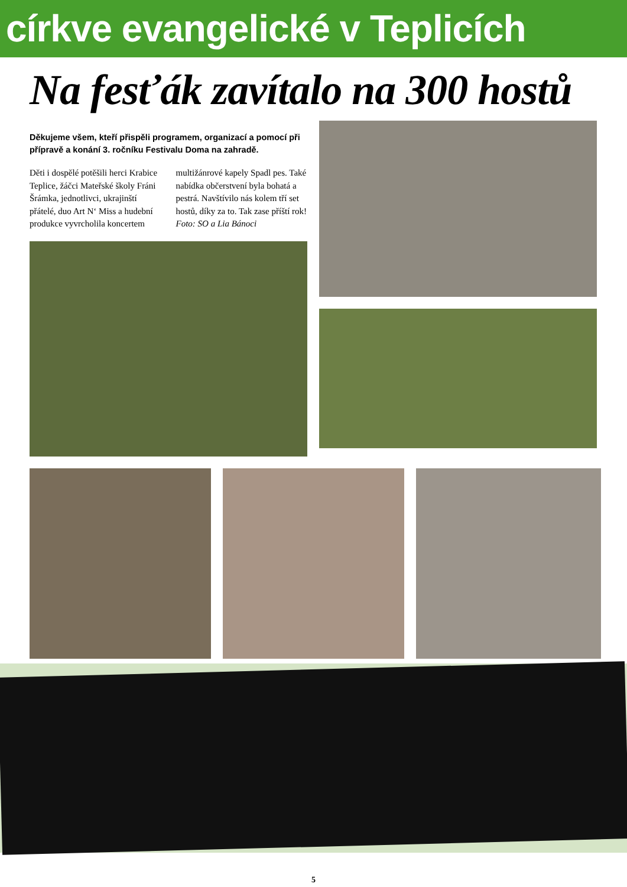církve evangelické v Teplicích
Na fesťák zavítalo na 300 hostů
Děkujeme všem, kteří přispěli programem, organizací a pomocí při přípravě a konání 3. ročníku Festivalu Doma na zahradě.
Děti i dospělé potěšili herci Krabice Teplice, žáčci Mateřské školy Fráni Šrámka, jednotlivci, ukrajinští přátelé, duo Art N‘ Miss a hudební produkce vyvrcholila koncertem multižánrové kapely Spadl pes. Také nabídka občerstvení byla bohatá a pestrá. Navštívilo nás kolem tří set hostů, díky za to. Tak zase příští rok! Foto: SO a Lia Bánoci
5